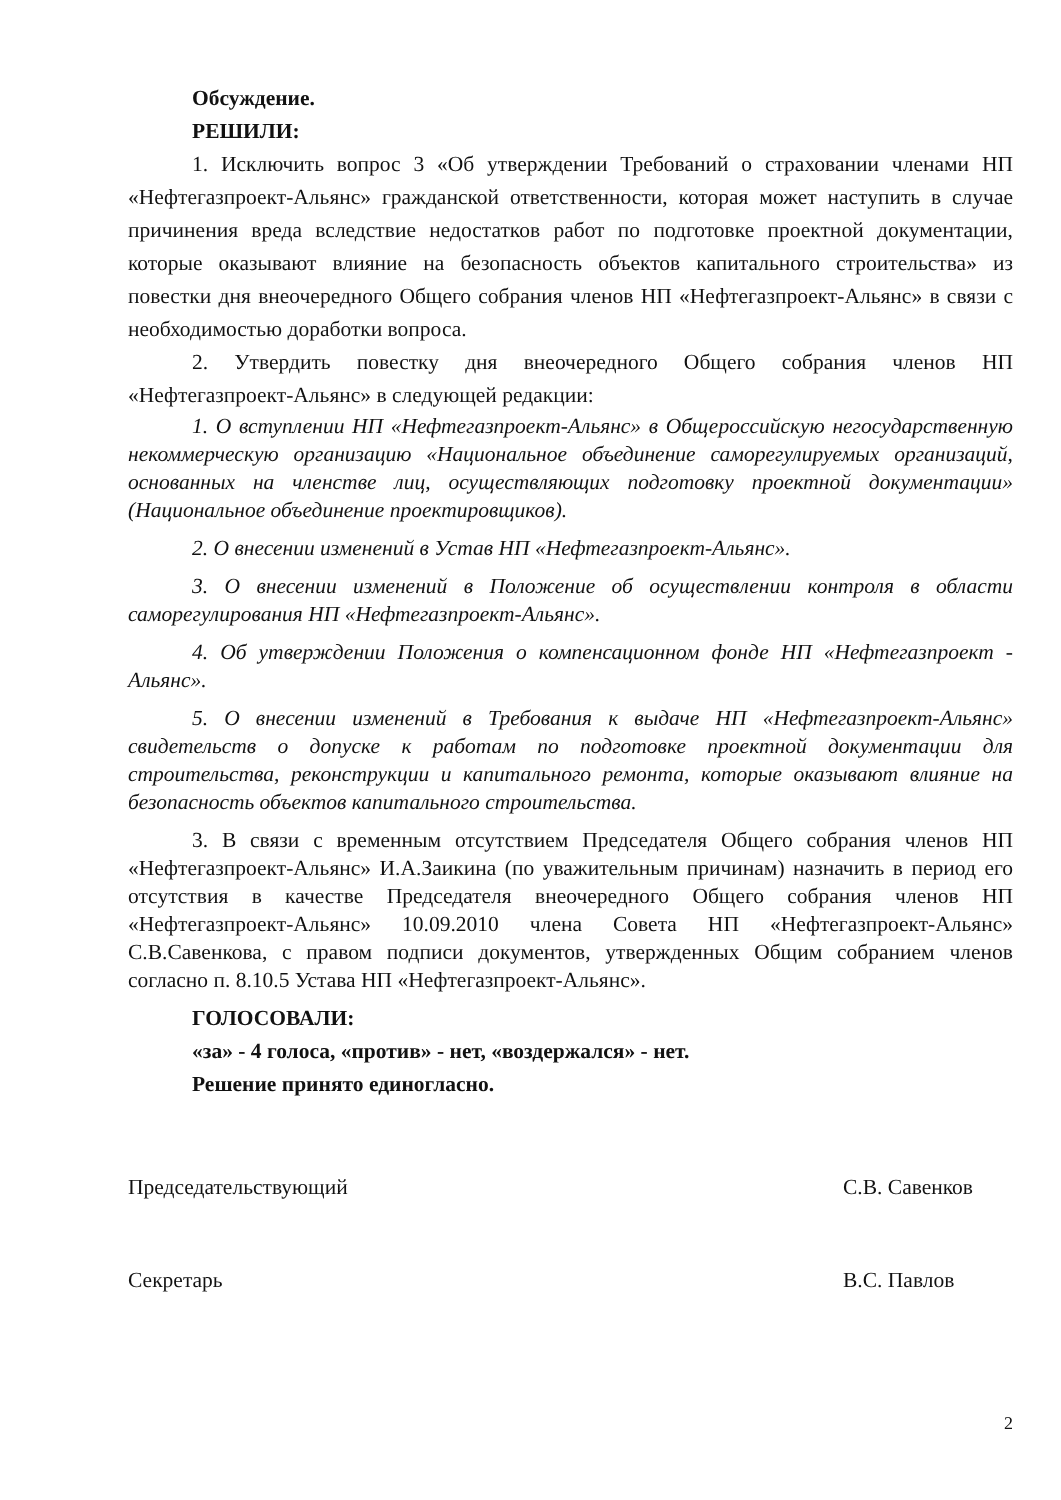Обсуждение.
РЕШИЛИ:
1. Исключить вопрос 3 «Об утверждении Требований о страховании членами НП «Нефтегазпроект-Альянс» гражданской ответственности, которая может наступить в случае причинения вреда вследствие недостатков работ по подготовке проектной документации, которые оказывают влияние на безопасность объектов капитального строительства» из повестки дня внеочередного Общего собрания членов НП «Нефтегазпроект-Альянс» в связи с необходимостью доработки вопроса.
2. Утвердить повестку дня внеочередного Общего собрания членов НП «Нефтегазпроект-Альянс» в следующей редакции:
1. О вступлении НП «Нефтегазпроект-Альянс» в Общероссийскую негосударственную некоммерческую организацию «Национальное объединение саморегулируемых организаций, основанных на членстве лиц, осуществляющих подготовку проектной документации» (Национальное объединение проектировщиков).
2. О внесении изменений в Устав НП «Нефтегазпроект-Альянс».
3. О внесении изменений в Положение об осуществлении контроля в области саморегулирования НП «Нефтегазпроект-Альянс».
4. Об утверждении Положения о компенсационном фонде НП «Нефтегазпроект - Альянс».
5. О внесении изменений в Требования к выдаче НП «Нефтегазпроект-Альянс» свидетельств о допуске к работам по подготовке проектной документации для строительства, реконструкции и капитального ремонта, которые оказывают влияние на безопасность объектов капитального строительства.
3. В связи с временным отсутствием Председателя Общего собрания членов НП «Нефтегазпроект-Альянс» И.А.Заикина (по уважительным причинам) назначить в период его отсутствия в качестве Председателя внеочередного Общего собрания членов НП «Нефтегазпроект-Альянс» 10.09.2010 члена Совета НП «Нефтегазпроект-Альянс» С.В.Савенкова, с правом подписи документов, утвержденных Общим собранием членов согласно п. 8.10.5 Устава НП «Нефтегазпроект-Альянс».
ГОЛОСОВАЛИ:
«за» - 4 голоса, «против» - нет, «воздержался» - нет.
Решение принято единогласно.
Председательствующий С.В. Савенков
Секретарь В.С. Павлов
2